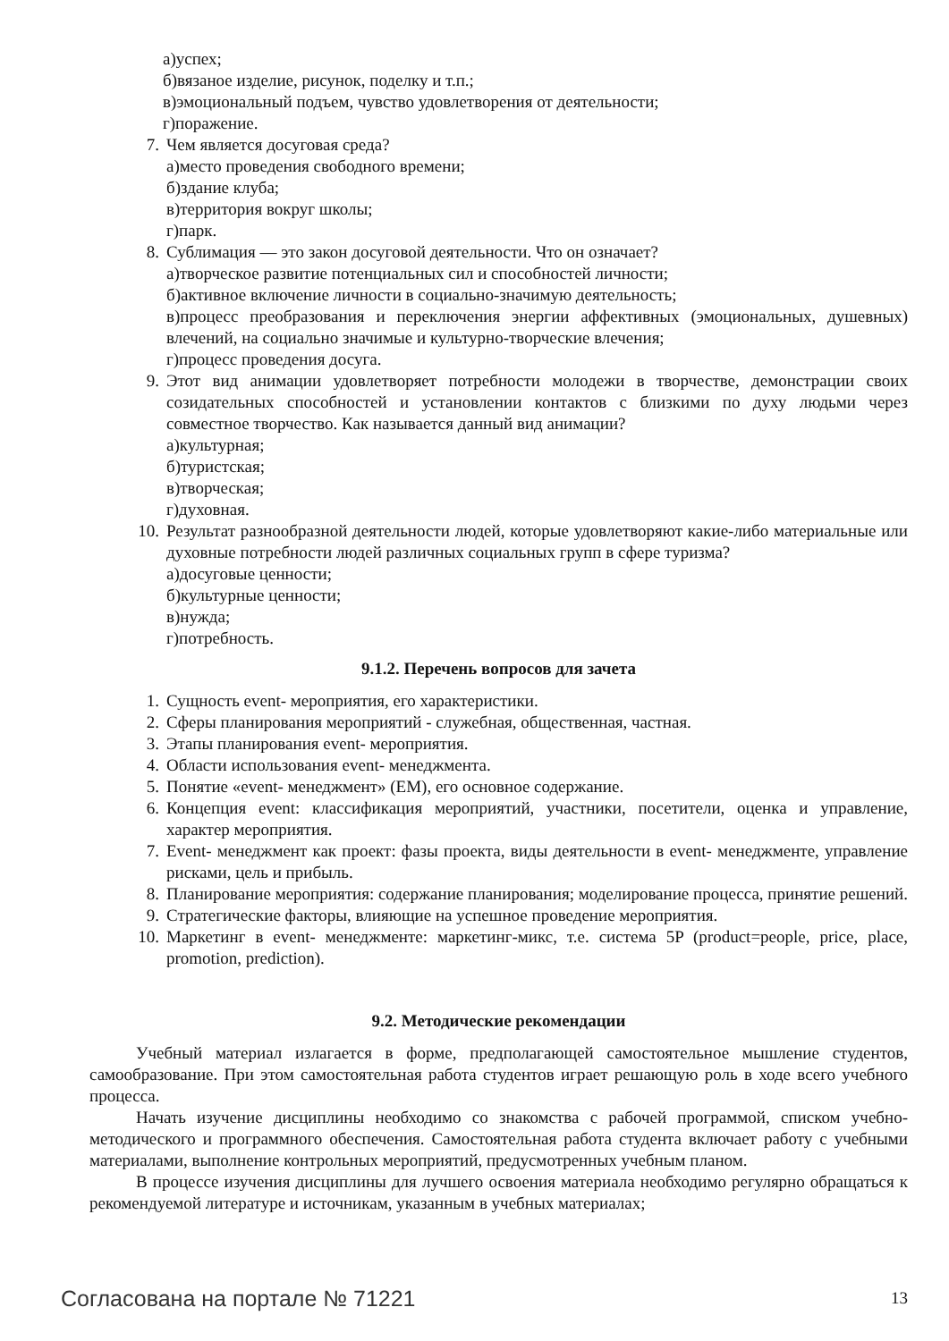а)успех;
б)вязаное изделие, рисунок, поделку и т.п.;
в)эмоциональный подъем, чувство удовлетворения от деятельности;
г)поражение.
7. Чем является досуговая среда?
а)место проведения свободного времени;
б)здание клуба;
в)территория вокруг школы;
г)парк.
8. Сублимация — это закон досуговой деятельности. Что он означает?
а)творческое развитие потенциальных сил и способностей личности;
б)активное включение личности в социально-значимую деятельность;
в)процесс преобразования и переключения энергии аффективных (эмоциональных, душевных) влечений, на социально значимые и культурно-творческие влечения;
г)процесс проведения досуга.
9. Этот вид анимации удовлетворяет потребности молодежи в творчестве, демонстрации своих созидательных способностей и установлении контактов с близкими по духу людьми через совместное творчество. Как называется данный вид анимации?
а)культурная;
б)туристская;
в)творческая;
г)духовная.
10. Результат разнообразной деятельности людей, которые удовлетворяют какие-либо материальные или духовные потребности людей различных социальных групп в сфере туризма?
а)досуговые ценности;
б)культурные ценности;
в)нужда;
г)потребность.
9.1.2. Перечень вопросов для зачета
1. Сущность event- мероприятия, его характеристики.
2. Сферы планирования мероприятий - служебная, общественная, частная.
3. Этапы планирования event- мероприятия.
4. Области использования event- менеджмента.
5. Понятие «event- менеджмент» (ЕМ), его основное содержание.
6. Концепция event: классификация мероприятий, участники, посетители, оценка и управление, характер мероприятия.
7. Event- менеджмент как проект: фазы проекта, виды деятельности в event- менеджменте, управление рисками, цель и прибыль.
8. Планирование мероприятия: содержание планирования; моделирование процесса, принятие решений.
9. Стратегические факторы, влияющие на успешное проведение мероприятия.
10. Маркетинг в event- менеджменте: маркетинг-микс, т.е. система 5P (product=people, price, place, promotion, prediction).
9.2. Методические рекомендации
Учебный материал излагается в форме, предполагающей самостоятельное мышление студентов, самообразование. При этом самостоятельная работа студентов играет решающую роль в ходе всего учебного процесса.
Начать изучение дисциплины необходимо со знакомства с рабочей программой, списком учебно-методического и программного обеспечения. Самостоятельная работа студента включает работу с учебными материалами, выполнение контрольных мероприятий, предусмотренных учебным планом.
В процессе изучения дисциплины для лучшего освоения материала необходимо регулярно обращаться к рекомендуемой литературе и источникам, указанным в учебных материалах;
Согласована на портале № 71221 13